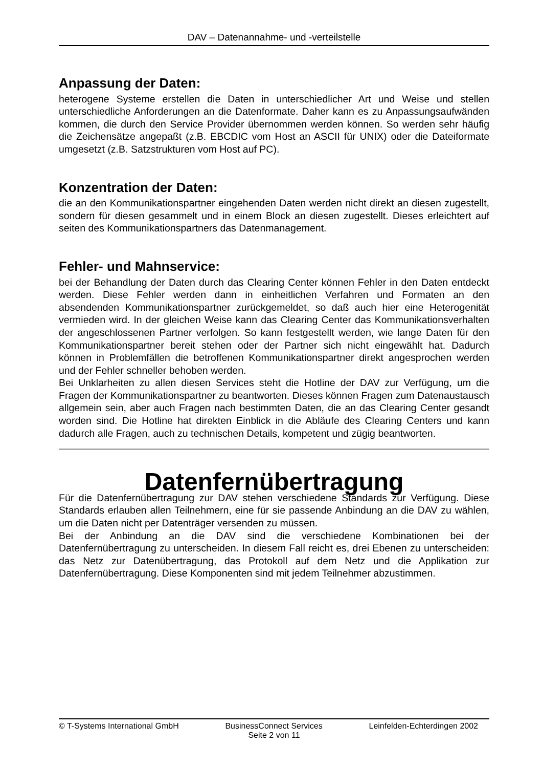DAV – Datenannahme- und -verteilstelle
Anpassung der Daten:
heterogene Systeme erstellen die Daten in unterschiedlicher Art und Weise und stellen unterschiedliche Anforderungen an die Datenformate. Daher kann es zu Anpassungsaufwänden kommen, die durch den Service Provider übernommen werden können. So werden sehr häufig die Zeichensätze angepaßt (z.B. EBCDIC vom Host an ASCII für UNIX) oder die Dateiformate umgesetzt (z.B. Satzstrukturen vom Host auf PC).
Konzentration der Daten:
die an den Kommunikationspartner eingehenden Daten werden nicht direkt an diesen zugestellt, sondern für diesen gesammelt und in einem Block an diesen zugestellt. Dieses erleichtert auf seiten des Kommunikationspartners das Datenmanagement.
Fehler- und Mahnservice:
bei der Behandlung der Daten durch das Clearing Center können Fehler in den Daten entdeckt werden. Diese Fehler werden dann in einheitlichen Verfahren und Formaten an den absendenden Kommunikationspartner zurückgemeldet, so daß auch hier eine Heterogenität vermieden wird. In der gleichen Weise kann das Clearing Center das Kommunikationsverhalten der angeschlossenen Partner verfolgen. So kann festgestellt werden, wie lange Daten für den Kommunikationspartner bereit stehen oder der Partner sich nicht eingewählt hat. Dadurch können in Problemfällen die betroffenen Kommunikationspartner direkt angesprochen werden und der Fehler schneller behoben werden.
Bei Unklarheiten zu allen diesen Services steht die Hotline der DAV zur Verfügung, um die Fragen der Kommunikationspartner zu beantworten. Dieses können Fragen zum Datenaustausch allgemein sein, aber auch Fragen nach bestimmten Daten, die an das Clearing Center gesandt worden sind. Die Hotline hat direkten Einblick in die Abläufe des Clearing Centers und kann dadurch alle Fragen, auch zu technischen Details, kompetent und zügig beantworten.
Datenfernübertragung
Für die Datenfernübertragung zur DAV stehen verschiedene Standards zur Verfügung. Diese Standards erlauben allen Teilnehmern, eine für sie passende Anbindung an die DAV zu wählen, um die Daten nicht per Datenträger versenden zu müssen.
Bei der Anbindung an die DAV sind die verschiedene Kombinationen bei der Datenfernübertragung zu unterscheiden. In diesem Fall reicht es, drei Ebenen zu unterscheiden: das Netz zur Datenübertragung, das Protokoll auf dem Netz und die Applikation zur Datenfernübertragung. Diese Komponenten sind mit jedem Teilnehmer abzustimmen.
© T-Systems International GmbH BusinessConnect Services Leinfelden-Echterdingen 2002
Seite 2 von 11